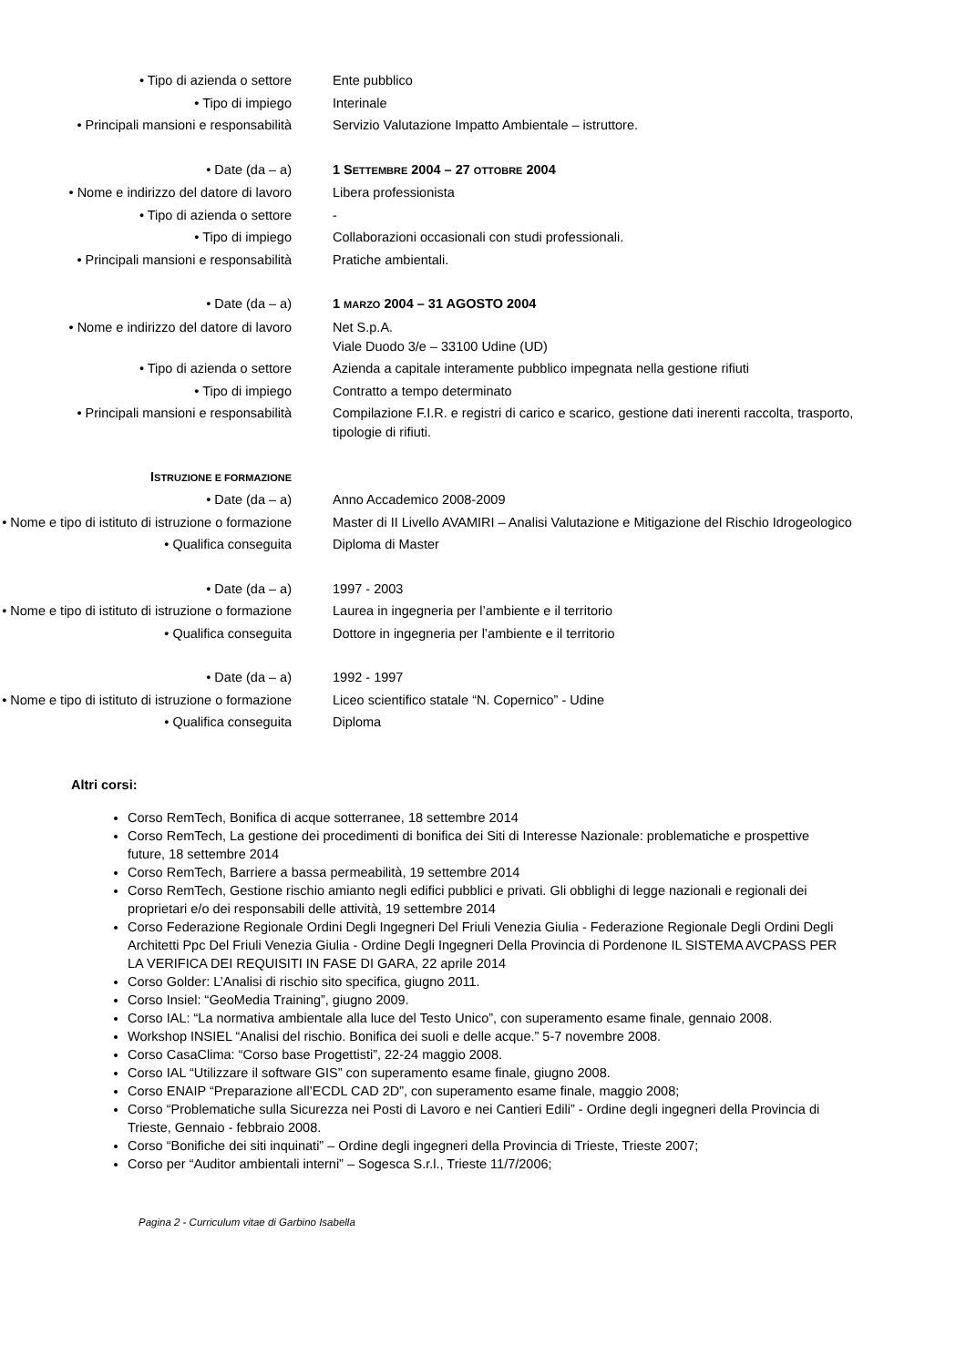• Tipo di azienda o settore Ente pubblico
• Tipo di impiego Interinale
• Principali mansioni e responsabilità
Servizio Valutazione Impatto Ambientale – istruttore.
• Date (da – a) 1 SETTEMBRE 2004 – 27 OTTOBRE 2004
• Nome e indirizzo del datore di lavoro
Libera professionista
• Tipo di azienda o settore -
• Tipo di impiego Collaborazioni occasionali con studi professionali.
• Principali mansioni e responsabilità
Pratiche ambientali.
• Date (da – a) 1 MARZO 2004 – 31 AGOSTO 2004
• Nome e indirizzo del datore di lavoro
Net S.p.A.
Viale Duodo 3/e – 33100 Udine (UD)
• Tipo di azienda o settore Azienda a capitale interamente pubblico impegnata nella gestione rifiuti
• Tipo di impiego Contratto a tempo determinato
• Principali mansioni e responsabilità
Compilazione F.I.R. e registri di carico e scarico, gestione dati inerenti raccolta, trasporto, tipologie di rifiuti.
ISTRUZIONE E FORMAZIONE
• Date (da – a) Anno Accademico 2008-2009
• Nome e tipo di istituto di istruzione o formazione
Master di II Livello AVAMIRI – Analisi Valutazione e Mitigazione del Rischio Idrogeologico
• Qualifica conseguita Diploma di Master
• Date (da – a) 1997 - 2003
• Nome e tipo di istituto di istruzione o formazione
Laurea in ingegneria per l’ambiente e il territorio
• Qualifica conseguita Dottore in ingegneria per l’ambiente e il territorio
• Date (da – a) 1992 - 1997
• Nome e tipo di istituto di istruzione o formazione
Liceo scientifico statale “N. Copernico” - Udine
• Qualifica conseguita Diploma
Altri corsi:
Corso RemTech, Bonifica di acque sotterranee, 18 settembre 2014
Corso RemTech, La gestione dei procedimenti di bonifica dei Siti di Interesse Nazionale: problematiche e prospettive future, 18 settembre 2014
Corso RemTech, Barriere a bassa permeabilità, 19 settembre 2014
Corso RemTech, Gestione rischio amianto negli edifici pubblici e privati. Gli obblighi di legge nazionali e regionali dei proprietari e/o dei responsabili delle attività, 19 settembre 2014
Corso Federazione Regionale Ordini Degli Ingegneri Del Friuli Venezia Giulia - Federazione Regionale Degli Ordini Degli Architetti Ppc Del Friuli Venezia Giulia - Ordine Degli Ingegneri Della Provincia di Pordenone IL SISTEMA AVCPASS PER LA VERIFICA DEI REQUISITI IN FASE DI GARA, 22 aprile 2014
Corso Golder: L’Analisi di rischio sito specifica, giugno 2011.
Corso Insiel: “GeoMedia Training”, giugno 2009.
Corso IAL: “La normativa ambientale alla luce del Testo Unico”, con superamento esame finale, gennaio 2008.
Workshop INSIEL “Analisi del rischio. Bonifica dei suoli e delle acque.” 5-7 novembre 2008.
Corso CasaClima: “Corso base Progettisti”, 22-24 maggio 2008.
Corso IAL “Utilizzare il software GIS” con superamento esame finale, giugno 2008.
Corso ENAIP “Preparazione all’ECDL CAD 2D”, con superamento esame finale, maggio 2008;
Corso “Problematiche sulla Sicurezza nei Posti di Lavoro e nei Cantieri Edili” - Ordine degli ingegneri della Provincia di Trieste, Gennaio - febbraio 2008.
Corso “Bonifiche dei siti inquinati” – Ordine degli ingegneri della Provincia di Trieste, Trieste 2007;
Corso per “Auditor ambientali interni” – Sogesca S.r.l., Trieste 11/7/2006;
Pagina 2 - Curriculum vitae di Garbino Isabella